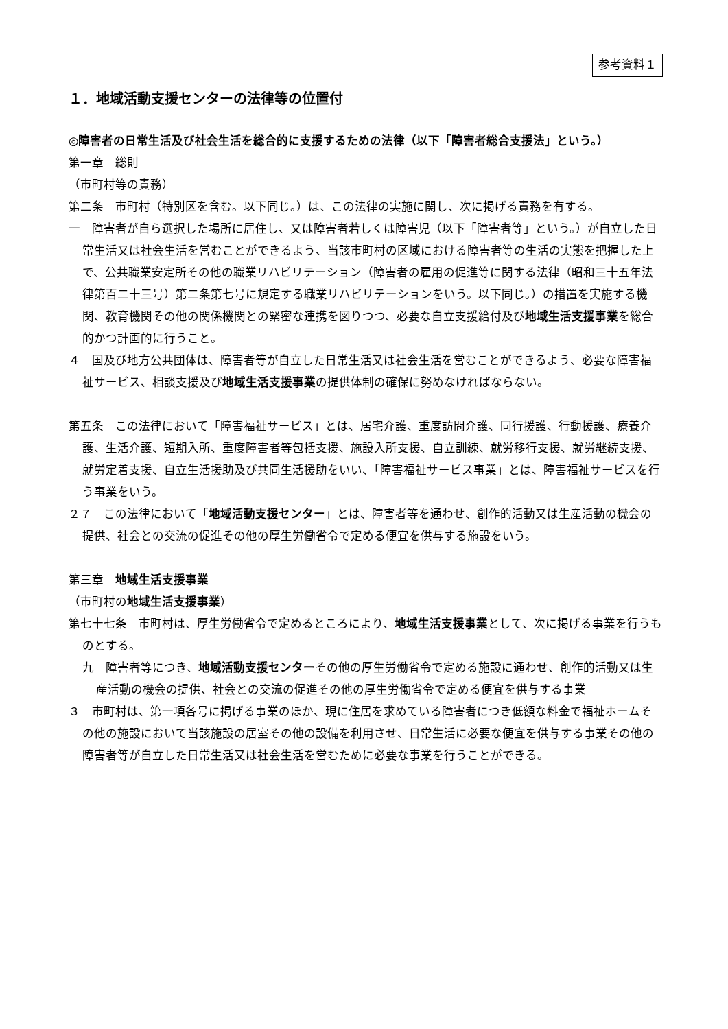参考資料１
１．地域活動支援センターの法律等の位置付
◎障害者の日常生活及び社会生活を総合的に支援するための法律（以下「障害者総合支援法」という。）
第一章　総則
（市町村等の責務）
第二条　市町村（特別区を含む。以下同じ。）は、この法律の実施に関し、次に掲げる責務を有する。
一　障害者が自ら選択した場所に居住し、又は障害者若しくは障害児（以下「障害者等」という。）が自立した日常生活又は社会生活を営むことができるよう、当該市町村の区域における障害者等の生活の実態を把握した上で、公共職業安定所その他の職業リハビリテーション（障害者の雇用の促進等に関する法律（昭和三十五年法律第百二十三号）第二条第七号に規定する職業リハビリテーションをいう。以下同じ。）の措置を実施する機関、教育機関その他の関係機関との緊密な連携を図りつつ、必要な自立支援給付及び地域生活支援事業を総合的かつ計画的に行うこと。
４　国及び地方公共団体は、障害者等が自立した日常生活又は社会生活を営むことができるよう、必要な障害福祉サービス、相談支援及び地域生活支援事業の提供体制の確保に努めなければならない。
第五条　この法律において「障害福祉サービス」とは、居宅介護、重度訪問介護、同行援護、行動援護、療養介護、生活介護、短期入所、重度障害者等包括支援、施設入所支援、自立訓練、就労移行支援、就労継続支援、就労定着支援、自立生活援助及び共同生活援助をいい、「障害福祉サービス事業」とは、障害福祉サービスを行う事業をいう。
２７　この法律において「地域活動支援センター」とは、障害者等を通わせ、創作的活動又は生産活動の機会の提供、社会との交流の促進その他の厚生労働省令で定める便宜を供与する施設をいう。
第三章　地域生活支援事業
（市町村の地域生活支援事業）
第七十七条　市町村は、厚生労働省令で定めるところにより、地域生活支援事業として、次に掲げる事業を行うものとする。
九　障害者等につき、地域活動支援センターその他の厚生労働省令で定める施設に通わせ、創作的活動又は生産活動の機会の提供、社会との交流の促進その他の厚生労働省令で定める便宜を供与する事業
３　市町村は、第一項各号に掲げる事業のほか、現に住居を求めている障害者につき低額な料金で福祉ホームその他の施設において当該施設の居室その他の設備を利用させ、日常生活に必要な便宜を供与する事業その他の障害者等が自立した日常生活又は社会生活を営むために必要な事業を行うことができる。